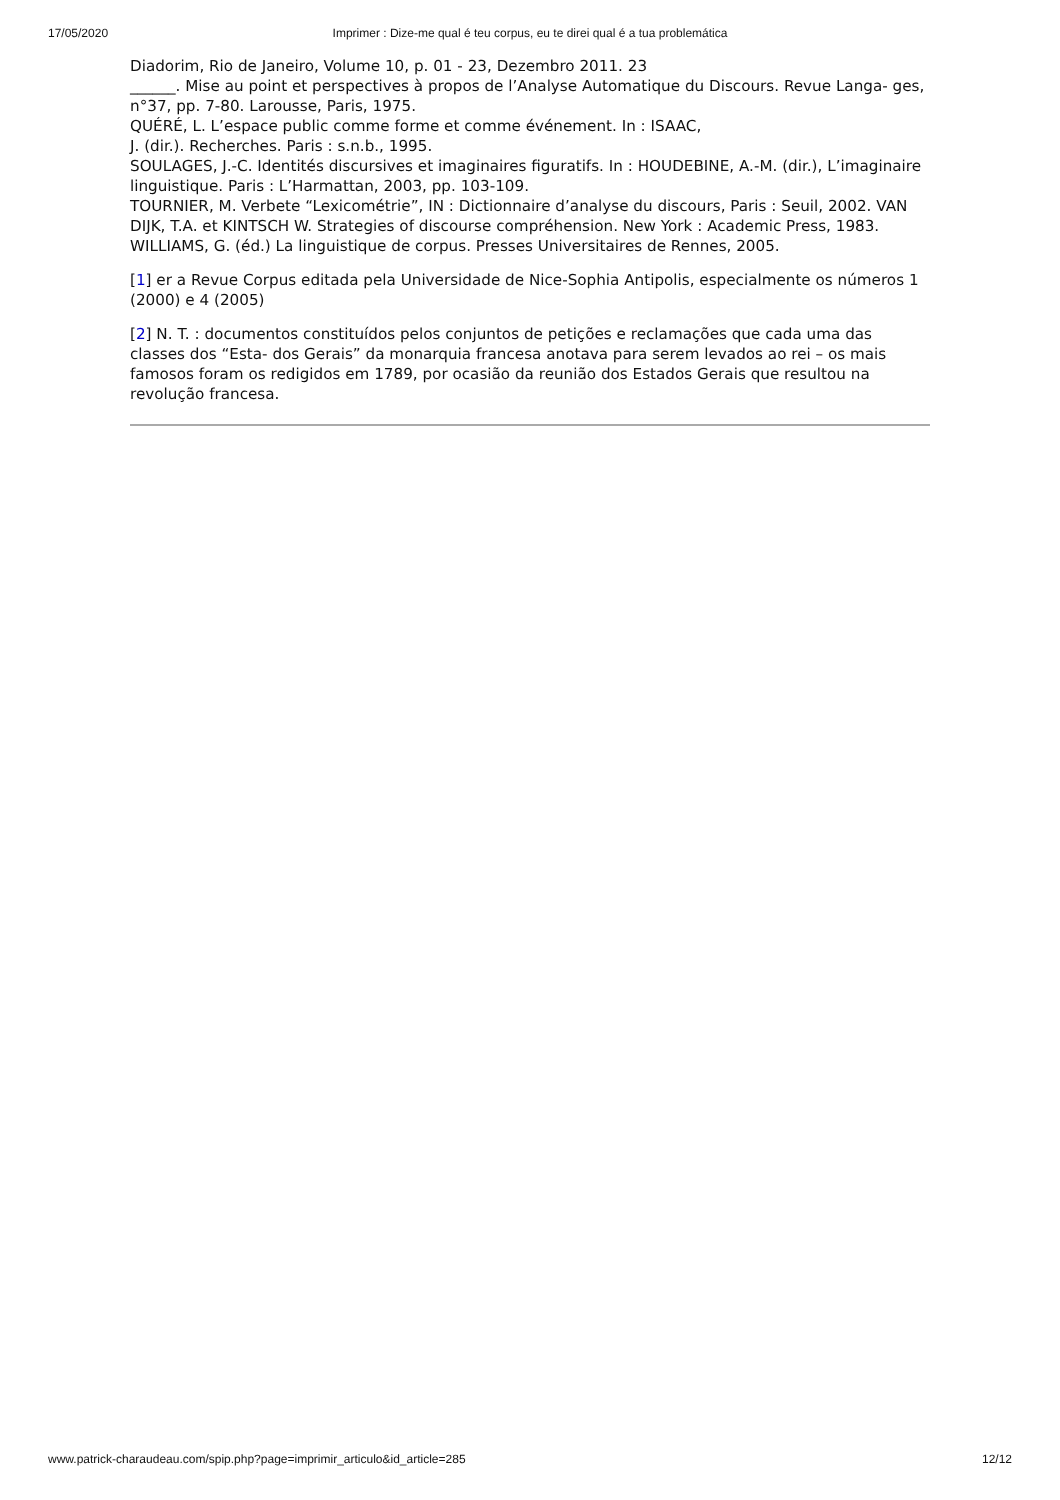17/05/2020 Imprimer : Dize-me qual é teu corpus, eu te direi qual é a tua problemática
Diadorim, Rio de Janeiro, Volume 10, p. 01 - 23, Dezembro 2011. 23
______. Mise au point et perspectives à propos de l’Analyse Automatique du Discours. Revue Langa- ges, n°37, pp. 7-80. Larousse, Paris, 1975.
QUÉRÉ, L. L’espace public comme forme et comme événement. In : ISAAC,
J. (dir.). Recherches. Paris : s.n.b., 1995.
SOULAGES, J.-C. Identités discursives et imaginaires figuratifs. In : HOUDEBINE, A.-M. (dir.), L’imaginaire linguistique. Paris : L’Harmattan, 2003, pp. 103-109.
TOURNIER, M. Verbete “Lexicométrie”, IN : Dictionnaire d’analyse du discours, Paris : Seuil, 2002. VAN DIJK, T.A. et KINTSCH W. Strategies of discourse compréhension. New York : Academic Press, 1983. WILLIAMS, G. (éd.) La linguistique de corpus. Presses Universitaires de Rennes, 2005.
[1] er a Revue Corpus editada pela Universidade de Nice-Sophia Antipolis, especialmente os números 1 (2000) e 4 (2005)
[2] N. T. : documentos constituídos pelos conjuntos de petições e reclamações que cada uma das classes dos “Esta- dos Gerais” da monarquia francesa anotava para serem levados ao rei – os mais famosos foram os redigidos em 1789, por ocasião da reunião dos Estados Gerais que resultou na revolução francesa.
www.patrick-charaudeau.com/spip.php?page=imprimir_articulo&id_article=285 12/12